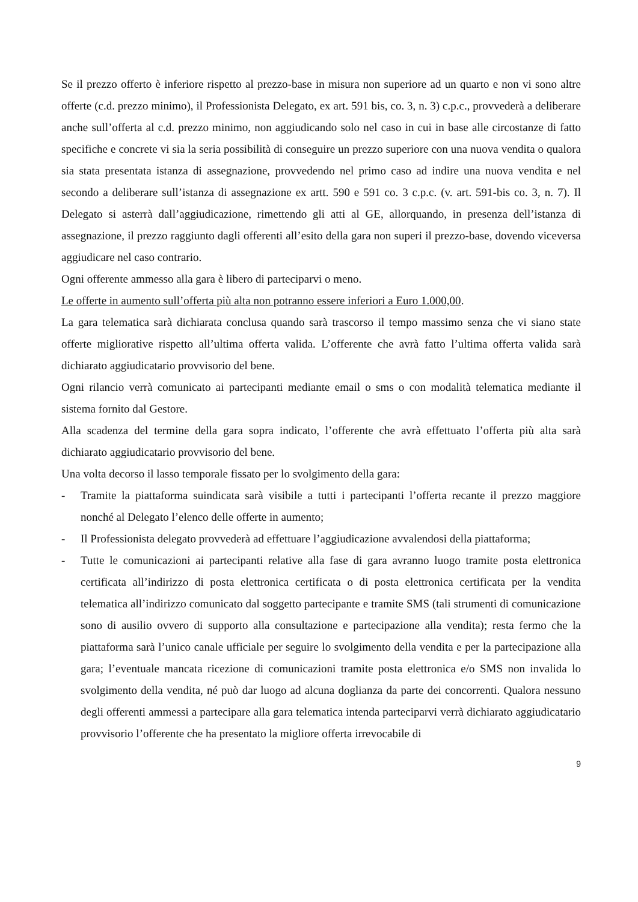Se il prezzo offerto è inferiore rispetto al prezzo-base in misura non superiore ad un quarto e non vi sono altre offerte (c.d. prezzo minimo), il Professionista Delegato, ex art. 591 bis, co. 3, n. 3) c.p.c., provvederà a deliberare anche sull’offerta al c.d. prezzo minimo, non aggiudicando solo nel caso in cui in base alle circostanze di fatto specifiche e concrete vi sia la seria possibilità di conseguire un prezzo superiore con una nuova vendita o qualora sia stata presentata istanza di assegnazione, provvedendo nel primo caso ad indire una nuova vendita e nel secondo a deliberare sull’istanza di assegnazione ex artt. 590 e 591 co. 3 c.p.c. (v. art. 591-bis co. 3, n. 7). Il Delegato si asterrà dall’aggiudicazione, rimettendo gli atti al GE, allorquando, in presenza dell’istanza di assegnazione, il prezzo raggiunto dagli offerenti all’esito della gara non superi il prezzo-base, dovendo viceversa aggiudicare nel caso contrario.
Ogni offerente ammesso alla gara è libero di parteciparvi o meno.
Le offerte in aumento sull’offerta più alta non potranno essere inferiori a Euro 1.000,00.
La gara telematica sarà dichiarata conclusa quando sarà trascorso il tempo massimo senza che vi siano state offerte migliorative rispetto all’ultima offerta valida. L’offerente che avrà fatto l’ultima offerta valida sarà dichiarato aggiudicatario provvisorio del bene.
Ogni rilancio verrà comunicato ai partecipanti mediante email o sms o con modalità telematica mediante il sistema fornito dal Gestore.
Alla scadenza del termine della gara sopra indicato, l’offerente che avrà effettuato l’offerta più alta sarà dichiarato aggiudicatario provvisorio del bene.
Una volta decorso il lasso temporale fissato per lo svolgimento della gara:
- Tramite la piattaforma suindicata sarà visibile a tutti i partecipanti l’offerta recante il prezzo maggiore nonché al Delegato l’elenco delle offerte in aumento;
- Il Professionista delegato provvederà ad effettuare l’aggiudicazione avvalendosi della piattaforma;
- Tutte le comunicazioni ai partecipanti relative alla fase di gara avranno luogo tramite posta elettronica certificata all’indirizzo di posta elettronica certificata o di posta elettronica certificata per la vendita telematica all’indirizzo comunicato dal soggetto partecipante e tramite SMS (tali strumenti di comunicazione sono di ausilio ovvero di supporto alla consultazione e partecipazione alla vendita); resta fermo che la piattaforma sarà l’unico canale ufficiale per seguire lo svolgimento della vendita e per la partecipazione alla gara; l’eventuale mancata ricezione di comunicazioni tramite posta elettronica e/o SMS non invalida lo svolgimento della vendita, né può dar luogo ad alcuna doglianza da parte dei concorrenti. Qualora nessuno degli offerenti ammessi a partecipare alla gara telematica intenda parteciparvi verrà dichiarato aggiudicatario provvisorio l’offerente che ha presentato la migliore offerta irrevocabile di
9